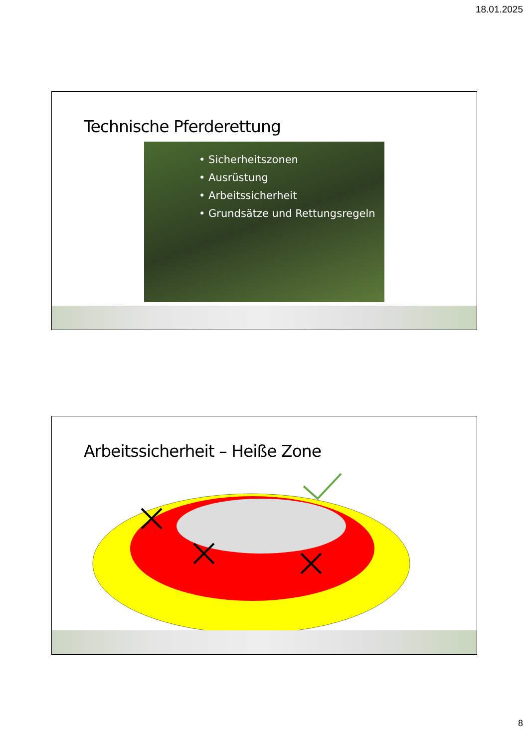18.01.2025
Technische Pferderettung
• Sicherheitszonen
• Ausrüstung
• Arbeitssicherheit
• Grundsätze und Rettungsregeln
Arbeitssicherheit – Heiße Zone
8